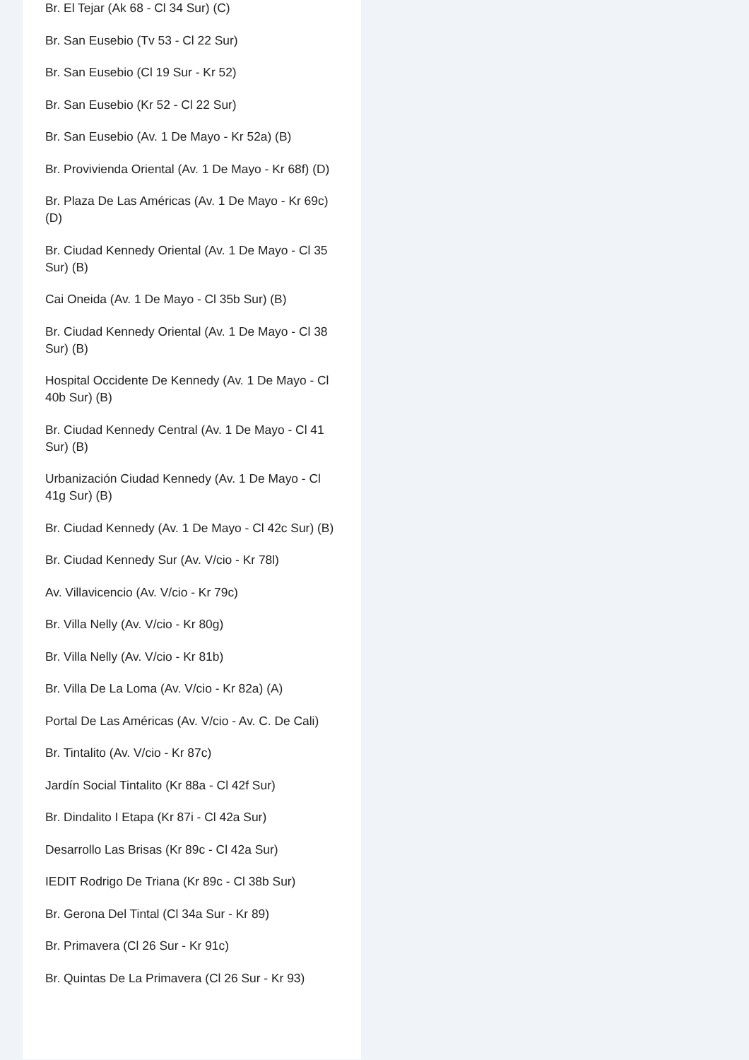Br. El Tejar (Ak 68 - Cl 34 Sur) (C)
Br. San Eusebio (Tv 53 - Cl 22 Sur)
Br. San Eusebio (Cl 19 Sur - Kr 52)
Br. San Eusebio (Kr 52 - Cl 22 Sur)
Br. San Eusebio (Av. 1 De Mayo - Kr 52a) (B)
Br. Provivienda Oriental (Av. 1 De Mayo - Kr 68f) (D)
Br. Plaza De Las Américas (Av. 1 De Mayo - Kr 69c) (D)
Br. Ciudad Kennedy Oriental (Av. 1 De Mayo - Cl 35 Sur) (B)
Cai Oneida (Av. 1 De Mayo - Cl 35b Sur) (B)
Br. Ciudad Kennedy Oriental (Av. 1 De Mayo - Cl 38 Sur) (B)
Hospital Occidente De Kennedy (Av. 1 De Mayo - Cl 40b Sur) (B)
Br. Ciudad Kennedy Central (Av. 1 De Mayo - Cl 41 Sur) (B)
Urbanización Ciudad Kennedy (Av. 1 De Mayo - Cl 41g Sur) (B)
Br. Ciudad Kennedy (Av. 1 De Mayo - Cl 42c Sur) (B)
Br. Ciudad Kennedy Sur (Av. V/cio - Kr 78l)
Av. Villavicencio (Av. V/cio - Kr 79c)
Br. Villa Nelly (Av. V/cio - Kr 80g)
Br. Villa Nelly (Av. V/cio - Kr 81b)
Br. Villa De La Loma (Av. V/cio - Kr 82a) (A)
Portal De Las Américas (Av. V/cio - Av. C. De Cali)
Br. Tintalito (Av. V/cio - Kr 87c)
Jardín Social Tintalito (Kr 88a - Cl 42f Sur)
Br. Dindalito I Etapa (Kr 87i - Cl 42a Sur)
Desarrollo Las Brisas (Kr 89c - Cl 42a Sur)
IEDIT Rodrigo De Triana (Kr 89c - Cl 38b Sur)
Br. Gerona Del Tintal (Cl 34a Sur - Kr 89)
Br. Primavera (Cl 26 Sur - Kr 91c)
Br. Quintas De La Primavera (Cl 26 Sur - Kr 93)